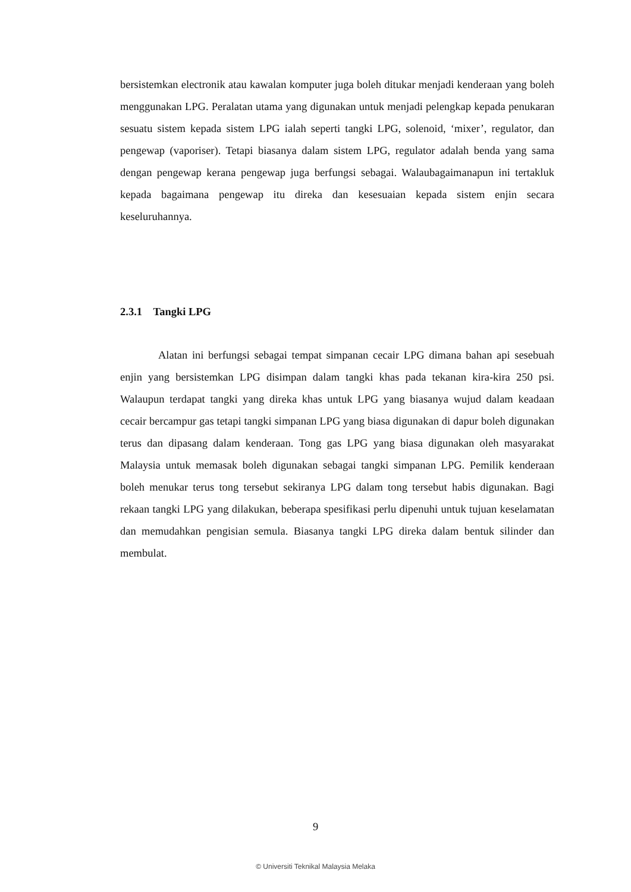bersistemkan electronik atau kawalan komputer juga boleh ditukar menjadi kenderaan yang boleh menggunakan LPG. Peralatan utama yang digunakan untuk menjadi pelengkap kepada penukaran sesuatu sistem kepada sistem LPG ialah seperti tangki LPG, solenoid, ‘mixer’, regulator, dan pengewap (vaporiser). Tetapi biasanya dalam sistem LPG, regulator adalah benda yang sama dengan pengewap kerana pengewap juga berfungsi sebagai. Walaubagaimanapun ini tertakluk kepada bagaimana pengewap itu direka dan kesesuaian kepada sistem enjin secara keseluruhannya.
2.3.1 Tangki LPG
Alatan ini berfungsi sebagai tempat simpanan cecair LPG dimana bahan api sesebuah enjin yang bersistemkan LPG disimpan dalam tangki khas pada tekanan kira-kira 250 psi. Walaupun terdapat tangki yang direka khas untuk LPG yang biasanya wujud dalam keadaan cecair bercampur gas tetapi tangki simpanan LPG yang biasa digunakan di dapur boleh digunakan terus dan dipasang dalam kenderaan. Tong gas LPG yang biasa digunakan oleh masyarakat Malaysia untuk memasak boleh digunakan sebagai tangki simpanan LPG. Pemilik kenderaan boleh menukar terus tong tersebut sekiranya LPG dalam tong tersebut habis digunakan. Bagi rekaan tangki LPG yang dilakukan, beberapa spesifikasi perlu dipenuhi untuk tujuan keselamatan dan memudahkan pengisian semula. Biasanya tangki LPG direka dalam bentuk silinder dan membulat.
9
© Universiti Teknikal Malaysia Melaka